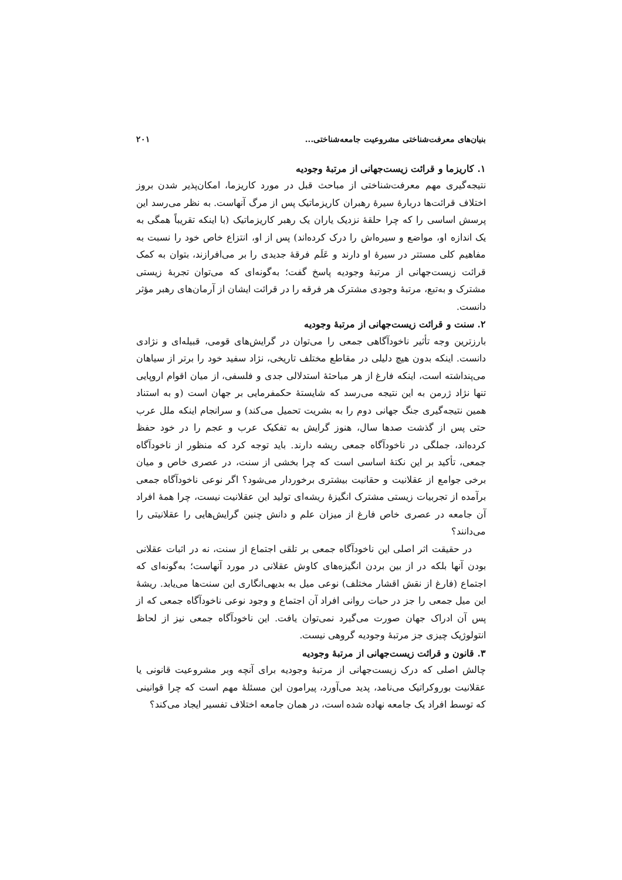بنیان‌های معرفت‌شناختی مشروعیت جامعه‌شناختی... ۲۰۱
۱. کاریزما و قرائت زیست‌جهانی از مرتبهٔ وجودیه
نتیجه‌گیری مهم معرفت‌شناختی از مباحث قبل در مورد کاریزما، امکان‌پذیر شدن بروز اختلاف قرائت‌ها دربارهٔ سیرهٔ رهبران کاریزماتیک پس از مرگ آنهاست. به نظر می‌رسد این پرسش اساسی را که چرا حلقهٔ نزدیک یاران یک رهبر کاریزماتیک (با اینکه تقریباً همگی به یک اندازه او، مواضع و سیره‌اش را درک کرده‌اند) پس از او، انتزاع خاص خود را نسبت به مفاهیم کلی مستتر در سیرهٔ او دارند و عَلَم فرقهٔ جدیدی را بر می‌افرازند، بتوان به کمک قرائت زیست‌جهانی از مرتبهٔ وجودیه پاسخ گفت؛ به‌گونه‌ای که می‌توان تجربهٔ زیستی مشترک و به‌تبع، مرتبهٔ وجودی مشترک هر فرقه را در قرائت ایشان از آرمان‌های رهبر مؤثر دانست.
۲. سنت و قرائت زیست‌جهانی از مرتبهٔ وجودیه
بارزترین وجه تأثیر ناخودآگاهی جمعی را می‌توان در گرایش‌های قومی، قبیله‌ای و نژادی دانست. اینکه بدون هیچ دلیلی در مقاطع مختلف تاریخی، نژاد سفید خود را برتر از سیاهان می‌پنداشته است، اینکه فارغ از هر مباحثهٔ استدلالی جدی و فلسفی، از میان اقوام اروپایی تنها نژاد ژرمن به این نتیجه می‌رسد که شایستهٔ حکمفرمایی بر جهان است (و به استناد همین نتیجه‌گیری جنگ جهانی دوم را به بشریت تحمیل می‌کند) و سرانجام اینکه ملل عرب حتی پس از گذشت صدها سال، هنوز گرایش به تفکیک عرب و عجم را در خود حفظ کرده‌اند، جملگی در ناخودآگاه جمعی ریشه دارند. باید توجه کرد که منظور از ناخودآگاه جمعی، تأکید بر این نکتهٔ اساسی است که چرا بخشی از سنت، در عصری خاص و میان برخی جوامع از عقلانیت و حقانیت بیشتری برخوردار می‌شود؟ اگر نوعی ناخودآگاه جمعی برآمده از تجربیات زیستی مشترک انگیزهٔ ریشه‌ای تولید این عقلانیت نیست، چرا همهٔ افراد آن جامعه در عصری خاص فارغ از میزان علم و دانش چنین گرایش‌هایی را عقلانیتی را می‌دانند؟
در حقیقت اثر اصلی این ناخودآگاه جمعی بر تلقی اجتماع از سنت، نه در اثبات عقلانی بودن آنها بلکه در از بین بردن انگیزه‌های کاوش عقلانی در مورد آنهاست؛ به‌گونه‌ای که اجتماع (فارغ از نقش اقشار مختلف) نوعی میل به بدیهی‌انگاری این سنت‌ها می‌یابد. ریشهٔ این میل جمعی را جز در حیات روانی افراد آن اجتماع و وجود نوعی ناخودآگاه جمعی که از پس آن ادراک جهان صورت می‌گیرد نمی‌توان یافت. این ناخودآگاه جمعی نیز از لحاظ انتولوژیک چیزی جز مرتبهٔ وجودیه گروهی نیست.
۳. قانون و قرائت زیست‌جهانی از مرتبهٔ وجودیه
چالش اصلی که درک زیست‌جهانی از مرتبهٔ وجودیه برای آنچه وبر مشروعیت قانونی یا عقلانیت بوروکراتیک می‌نامد، پدید می‌آورد، پیرامون این مسئلهٔ مهم است که چرا قوانینی که توسط افراد یک جامعه نهاده شده است، در همان جامعه اختلاف تفسیر ایجاد می‌کند؟